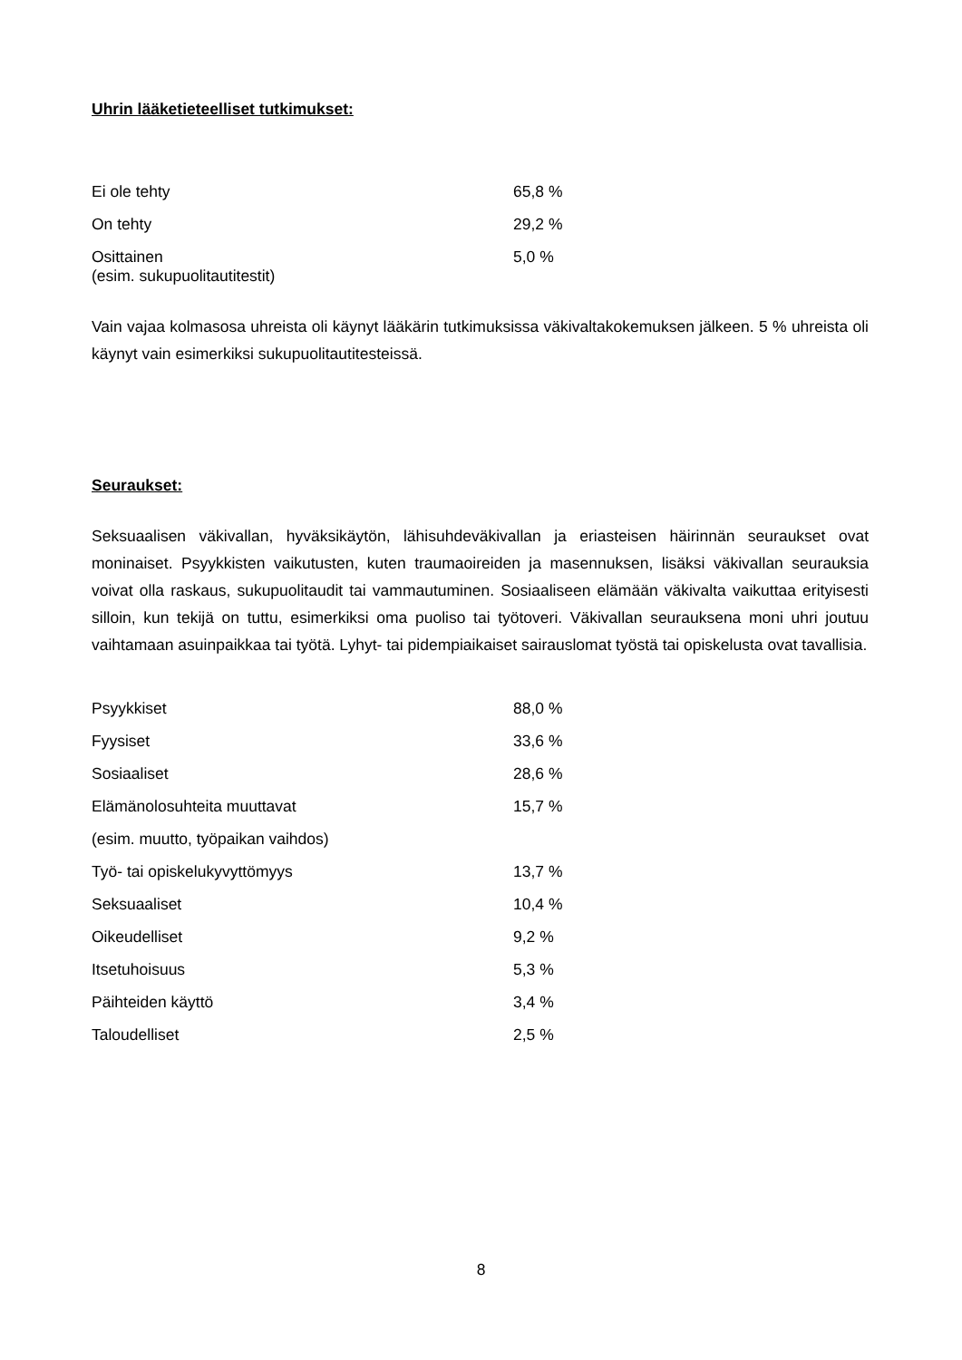Uhrin lääketieteelliset tutkimukset:
| Ei ole tehty | 65,8 % |
| On tehty | 29,2 % |
| Osittainen (esim. sukupuolitautitestit) | 5,0 % |
Vain vajaa kolmasosa uhreista oli käynyt lääkärin tutkimuksissa väkivaltakokemuksen jälkeen. 5 % uhreista oli käynyt vain esimerkiksi sukupuolitautitesteissä.
Seuraukset:
Seksuaalisen väkivallan, hyväksikäytön, lähisuhdeväkivallan ja eriasteisen häirinnän seuraukset ovat moninaiset. Psyykkisten vaikutusten, kuten traumaoireiden ja masennuksen, lisäksi väkivallan seurauksia voivat olla raskaus, sukupuolitaudit tai vammautuminen. Sosiaaliseen elämään väkivalta vaikuttaa erityisesti silloin, kun tekijä on tuttu, esimerkiksi oma puoliso tai työtoveri. Väkivallan seurauksena moni uhri joutuu vaihtamaan asuinpaikkaa tai työtä. Lyhyt- tai pidempiaikaiset sairauslomat työstä tai opiskelusta ovat tavallisia.
| Psyykkiset | 88,0 % |
| Fyysiset | 33,6 % |
| Sosiaaliset | 28,6 % |
| Elämänolosuhteita muuttavat | 15,7 % |
| (esim. muutto, työpaikan vaihdos) | |
| Työ- tai opiskelukyvyttömyys | 13,7 % |
| Seksuaaliset | 10,4 % |
| Oikeudelliset | 9,2 % |
| Itsetuhoisuus | 5,3 % |
| Päihteiden käyttö | 3,4 % |
| Taloudelliset | 2,5 % |
8